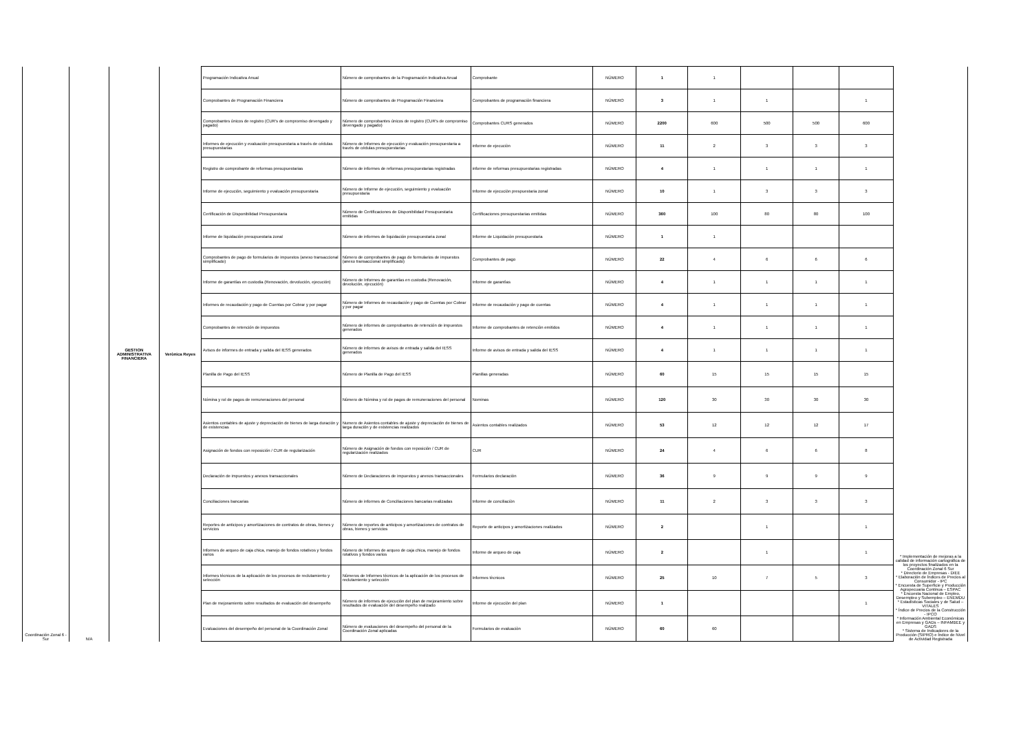| Coordinación Zonal 6 - Sur | N/A | GESTION ADMINISTRATIVA FINANCIERA | Verònica Reyes | Programación Indicativa Anual | Nùmero de comprobantes de la Programación Indicativa Anual | Comprobante | NÚMERO | 1 | 1 | | | | * Implementación de mejoras a la calidad de información cartográfica de los proyectos finalizados en la Coordinación Zonal 6 Sur * Directorio de Empresas - DIEE * Elaboración de Índices de Precios al Consumidor - IPC * Encuesta de Superficie y Producción Agropecuaria Continua – ESPAC * Encuesta Nacional de Empleo, Desempleo y Subempleo – ENEMDU * Estadísticas Sociales y de Salud – VITALES * Índice de Precios de la Construcción - IPCO * Información Ambiental Económicas en Empresas y GADs – INFAMBEE y GADS * Sistema de Indicadores de la Producción (SIPRO) e Índice de Nivel de Actividad Registrada |
| | | | | Comprobantes de Programación Financiera | Nùmero de comprobantes de Programación Financiera | Comprobantes de programaciòn financiera | NÚMERO | 3 | 1 | 1 | | 1 | |
| | | | | Comprobantes únicos de registro (CUR’s de compromiso devengado y pagado) | Nùmero de comprobantes únicos de registro (CUR’s de compromiso devengado y pagado) | Comprobantes CURS generados | NÚMERO | 2200 | 600 | 500 | 500 | 600 | |
| | | | | Informes de ejecución y evaluación presupuestaria a través de cédulas presupuestarias | Nùmero de Informes de ejecución y evaluación presupuestaria a través de cédulas presupuestarias | informe de ejecuciòn | NÚMERO | 11 | 2 | 3 | 3 | 3 | |
| | | | | Registro de comprobante de reformas presupuestarias | Nùmero de informes de reformas presupuestarias registradas | informe de reformas presupuestarias registradas | NÚMERO | 4 | 1 | 1 | 1 | 1 | |
| | | | | Informe de ejecución, seguimiento y evaluación presupuestaria | Nùmero de Informe de ejecución, seguimiento y evaluación presupuestaria | Informe de ejecuciòn prespuestaria zonal | NÚMERO | 10 | 1 | 3 | 3 | 3 | |
| | | | | Certificación de Disponibilidad Presupuestaria | Nùmero de Certificaciones de Disponibilidad Presupuestaria emitidas | Certificaciones presupuestarias emitidas | NÚMERO | 360 | 100 | 80 | 80 | 100 | |
| | | | | Informe de liquidación presupuestaria zonal | Nùmero de informes de liquidación presupuestaria zonal | Informe de Liquidaciòn presupuestaria | NÚMERO | 1 | 1 | | | | |
| | | | | Comprobantes de pago de formularios de impuestos (anexo transaccional simplificado) | Nùmero de comprobantes de pago de formularios de impuestos (anexo transaccional simplificado) | Comprobantes de pago | NÚMERO | 22 | 4 | 6 | 6 | 6 | |
| | | | | Informe de garantías en custodia (Renovación, devolución, ejecución) | Nùmero de Informes de garantías en custodia (Renovación, devolución, ejecución) | Informe de garantìas | NÚMERO | 4 | 1 | 1 | 1 | 1 | |
| | | | | Informes de recaudación y pago de Cuentas por Cobrar y por pagar | Nùmero de Informes de recaudación y pago de Cuentas por Cobrar y por pagar | Informe de recaudaciòn y pago de cuentas | NÚMERO | 4 | 1 | 1 | 1 | 1 | |
| | | | | Comprobantes de retención de impuestos | Nùmero de informes de comprobantes de retención de impuestos generados | Informe de comprobantes de retenciòn emitidos | NÚMERO | 4 | 1 | 1 | 1 | 1 | |
| | | | | Avisos de informes de entrada y salida del IESS generados | Nùmero de informes de avisos de entrada y salida del IESS generados | Informe de avisos de entrada y salida del IESS | NÚMERO | 4 | 1 | 1 | 1 | 1 | |
| | | | | Planilla de Pago del IESS | Nùmero de Planilla de Pago del IESS | Planillas generadas | NÚMERO | 60 | 15 | 15 | 15 | 15 | |
| | | | | Nómina y rol de pagos de remuneraciones del personal | Nùmero de Nómina y rol de pagos de remuneraciones del personal | Nominas | NÚMERO | 120 | 30 | 30 | 30 | 30 | |
| | | | | Asientos contables de ajuste y depreciación de bienes de larga duración y de existencias | Numero de Asientos contables de ajuste y depreciación de bienes de larga duración y de existencias realizados | Asientos contables realizados | NÚMERO | 53 | 12 | 12 | 12 | 17 | |
| | | | | Asignación de fondos con reposición / CUR de regularización | Nùmero de Asignación de fondos con reposición / CUR de regularización realizados | CUR | NÚMERO | 24 | 4 | 6 | 6 | 8 | |
| | | | | Declaración de impuestos y anexos transaccionales | Nùmero de Declaraciones de impuestos y anexos transaccionales | Formularios declaraciòn | NÚMERO | 36 | 9 | 9 | 9 | 9 | |
| | | | | Conciliaciones bancarias | Nùmero de informes de Conciliaciones bancarias realizadas | Informe de conciliaciòn | NÚMERO | 11 | 2 | 3 | 3 | 3 | |
| | | | | Reportes de anticipos y amortizaciones de contratos de obras, bienes y servicios | Nùmero de reportes de anticipos y amortizaciones de contratos de obras, bienes y servicios | Reporte de anticipos y amortizaciones realizados | NÚMERO | 2 | | 1 | | 1 | |
| | | | | Informes de arqueo de caja chica, manejo de fondos rotativos y fondos varios | Nùmero de Informes de arqueo de caja chica, manejo de fondos rotativos y fondos varios | Informe de arqueo de caja | NÚMERO | 2 | | 1 | | 1 | |
| | | | | Informes técnicos de la aplicación de los procesos de reclutamiento y selección | Nùmeros de Informes técnicos de la aplicación de los procesos de reclutamiento y selección | Informes tècnicos | NÚMERO | 25 | 10 | 7 | 5 | 3 | |
| | | | | Plan de mejoramiento sobre resultados de evaluación del desempeño | Nùmero de informes de ejecuciòn del plan de mejoramiento sobre resultados de evaluación del desempeño realizado | Informe de ejecuciòn del plan | NÚMERO | 1 | | | | 1 | |
| | | | | Evaluaciones del desempeño del personal de la Coordinación Zonal | Número de evaluaciones del desempeño del personal de la Coordinación Zonal aplicadas | Formularios de evaluaciòn | NÚMERO | 60 | 60 | | | | |